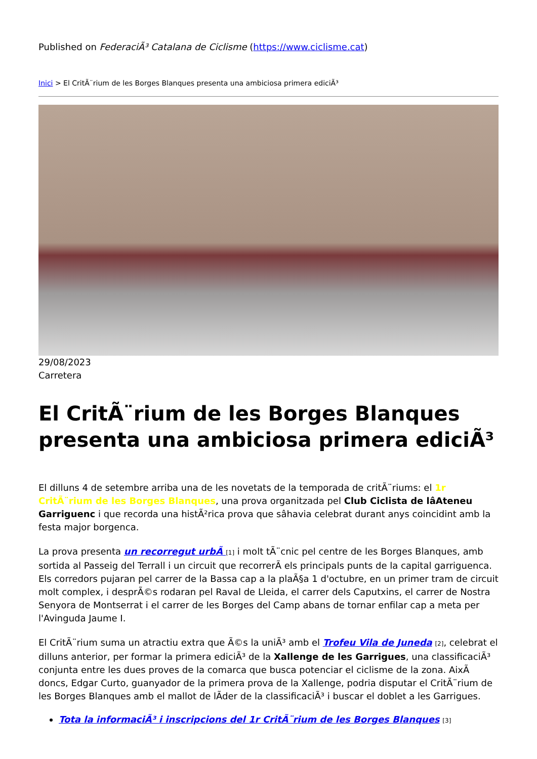Published on FederaciÃ³ Catalana de Ciclisme (https://www.ciclisme.cat)
Inici > El CritÃ¨rium de les Borges Blanques presenta una ambiciosa primera ediciÃ³
29/08/2023
Carretera
El CritÃ¨rium de les Borges Blanques presenta una ambiciosa primera ediciÃ³
El dilluns 4 de setembre arriba una de les novetats de la temporada de critÃ¨riums: el 1r CritÃ¨rium de les Borges Blanques, una prova organitzada pel Club Ciclista de lâAteneu Garriguenc i que recorda una histÃ²rica prova que sâhavia celebrat durant anys coincidint amb la festa major borgenca.
La prova presenta un recorregut urbÃ [1] i molt tÃ¨cnic pel centre de les Borges Blanques, amb sortida al Passeig del Terrall i un circuit que recorrerÃ els principals punts de la capital garriguenca. Els corredors pujaran pel carrer de la Bassa cap a la plaÃ§a 1 d'octubre, en un primer tram de circuit molt complex, i desprÃ©s rodaran pel Raval de Lleida, el carrer dels Caputxins, el carrer de Nostra Senyora de Montserrat i el carrer de les Borges del Camp abans de tornar enfilar cap a meta per l'Avinguda Jaume I.
El CritÃ¨rium suma un atractiu extra que Ã©s la uniÃ³ amb el Trofeu Vila de Juneda [2], celebrat el dilluns anterior, per formar la primera ediciÃ³ de la Xallenge de les Garrigues, una classificaciÃ³ conjunta entre les dues proves de la comarca que busca potenciar el ciclisme de la zona. AixÃ doncs, Edgar Curto, guanyador de la primera prova de la Xallenge, podria disputar el CritÃ¨rium de les Borges Blanques amb el mallot de lÃder de la classificaciÃ³ i buscar el doblet a les Garrigues.
Tota la informaciÃ³ i inscripcions del 1r CritÃ¨rium de les Borges Blanques [3]